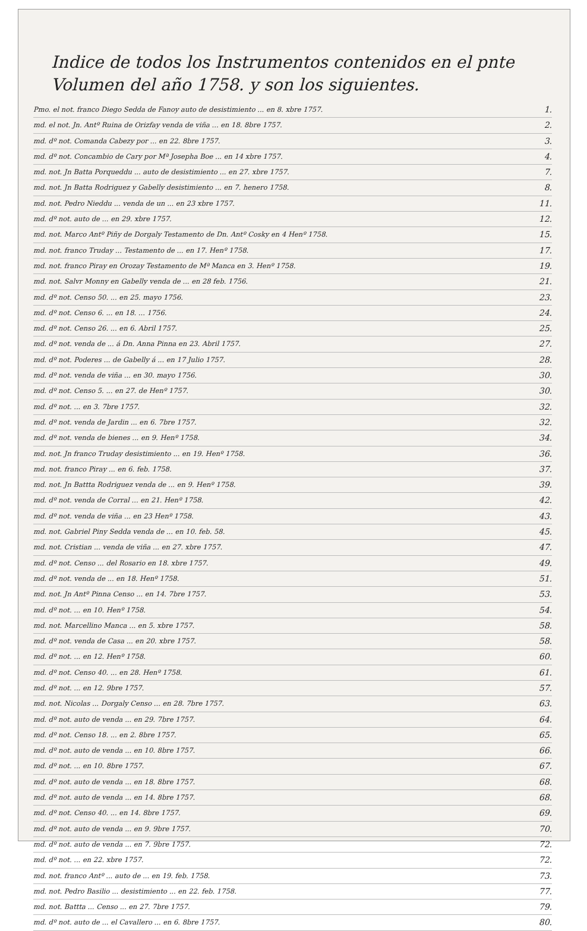Indice de todos los Instrumentos contenidos en el pnte Volumen del año 1758. y son los siguientes.
Pmo. el not. franco Diego Sedda de Fanoy auto de desistimiento ... en 8. xbre 1757. 1.
md. el not. Jn. Antº Ruina de Orizfay venda de viña ... en 18. 8bre 1757. 2.
md. dº not. Comanda Cabezy por ... en 22. 8bre 1757. 3.
md. dº not. Concambio de Cary por Mª Josepha Boe ... en 14 xbre 1757. 4.
md. not. Jn Batta Porqueddu ... auto de desistimiento ... en 27. xbre 1757. 7.
md. not. Jn Batta Rodriguez y Gabelly desistimiento ... en 7. henero 1758. 8.
md. not. Pedro Nieddu ... venda de un ... en 23 xbre 1757. 11.
md. dº not. auto de ... en 29. xbre 1757. 12.
md. not. Marco Antº Piñy de Dorgaly Testamento de Dn. Antº Cosky en 4 Henº 1758. 15.
md. not. franco Truday ... Testamento de ... en 17. Henº 1758. 17.
md. not. franco Piray en Orozay Testamento de Mª Manca en 3. Henº 1758. 19.
md. not. Salvr Monny en Gabelly venda de ... en 28 feb. 1756. 21.
md. dº not. Censo 50. ... en 25. mayo 1756. 23.
md. dº not. Censo 6. ... en 18. ... 1756. 24.
md. dº not. Censo 26. ... en 6. Abril 1757. 25.
md. dº not. venda de ... á Dn. Anna Pinna en 23. Abril 1757. 27.
md. dº not. Poderes ... de Gabelly á ... en 17 Julio 1757. 28.
md. dº not. venda de viña ... en 30. mayo 1756. 30.
md. dº not. Censo 5. ... en 27. de Henº 1757. 30.
md. dº not. ... en 3. 7bre 1757. 32.
md. dº not. venda de Jardin ... en 6. 7bre 1757. 32.
md. dº not. venda de bienes ... en 9. Henº 1758. 34.
md. not. Jn franco Truday desistimiento ... en 19. Henº 1758. 36.
md. not. franco Piray ... en 6. feb. 1758. 37.
md. not. Jn Battta Rodriguez venda de ... en 9. Henº 1758. 39.
md. dº not. venda de Corral ... en 21. Henº 1758. 42.
md. dº not. venda de viña ... en 23 Henº 1758. 43.
md. not. Gabriel Piny Sedda venda de ... en 10. feb. 58. 45.
md. not. Cristian ... venda de viña ... en 27. xbre 1757. 47.
md. dº not. Censo ... del Rosario en 18. xbre 1757. 49.
md. dº not. venda de ... en 18. Henº 1758. 51.
md. not. Jn Antº Pinna Censo ... en 14. 7bre 1757. 53.
md. dº not. ... en 10. Henº 1758. 54.
md. not. Marcellino Manca ... en 5. xbre 1757. 58.
md. dº not. venda de Casa ... en 20. xbre 1757. 58.
md. dº not. ... en 12. Henº 1758. 60.
md. dº not. Censo 40. ... en 28. Henº 1758. 61.
md. dº not. ... en 12. 9bre 1757. 57.
md. not. Nicolas ... Dorgaly Censo ... en 28. 7bre 1757. 63.
md. dº not. auto de venda ... en 29. 7bre 1757. 64.
md. dº not. Censo 18. ... en 2. 8bre 1757. 65.
md. dº not. auto de venda ... en 10. 8bre 1757. 66.
md. dº not. ... en 10. 8bre 1757. 67.
md. dº not. auto de venda ... en 18. 8bre 1757. 68.
md. dº not. auto de venda ... en 14. 8bre 1757. 68.
md. dº not. Censo 40. ... en 14. 8bre 1757. 69.
md. dº not. auto de venda ... en 9. 9bre 1757. 70.
md. dº not. auto de venda ... en 7. 9bre 1757. 72.
md. dº not. ... en 22. xbre 1757. 72.
md. not. franco Antº ... auto de ... en 19. feb. 1758. 73.
md. not. Pedro Basilio ... desistimiento ... en 22. feb. 1758. 77.
md. not. Battta ... Censo ... en 27. 7bre 1757. 79.
md. dº not. auto de ... el Cavallero ... en 6. 8bre 1757. 80.